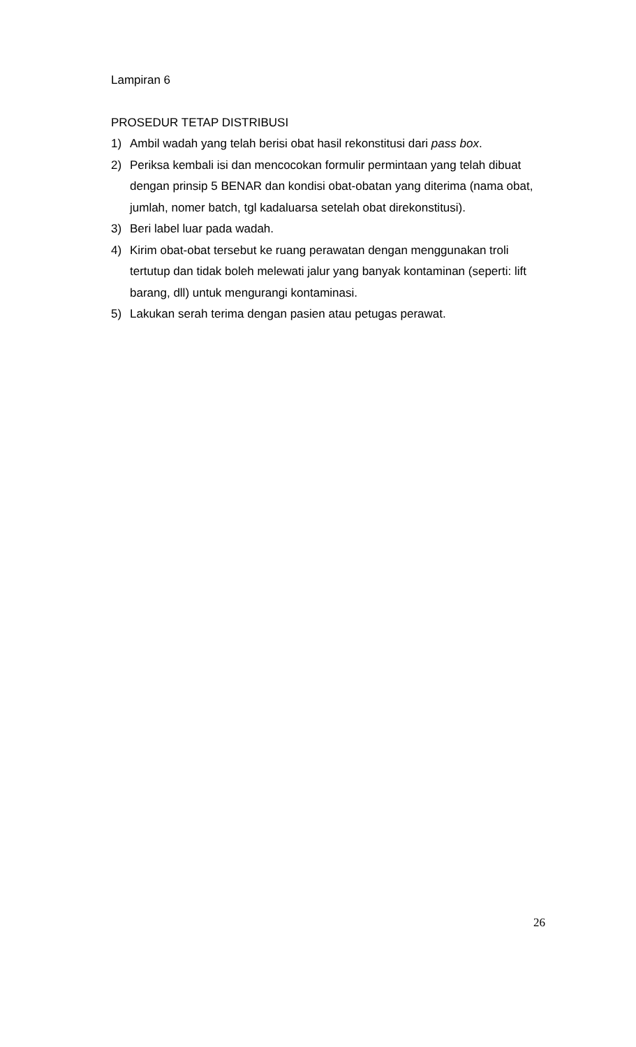Lampiran 6
PROSEDUR TETAP DISTRIBUSI
1) Ambil wadah yang telah berisi obat hasil rekonstitusi dari pass box.
2) Periksa kembali isi dan mencocokan formulir permintaan yang telah dibuat dengan prinsip 5 BENAR dan kondisi obat-obatan yang diterima (nama obat, jumlah, nomer batch, tgl kadaluarsa setelah obat direkonstitusi).
3) Beri label luar pada wadah.
4) Kirim obat-obat tersebut ke ruang perawatan dengan menggunakan troli tertutup dan tidak boleh melewati jalur yang banyak kontaminan (seperti: lift barang, dll) untuk mengurangi kontaminasi.
5) Lakukan serah terima dengan pasien atau petugas perawat.
26